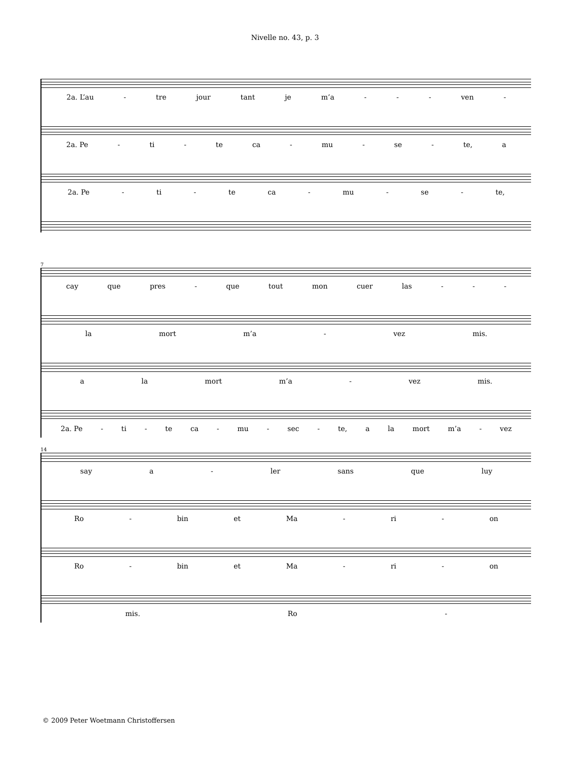Nivelle no. 43, p. 3
2a. L’au - tre jour tant je m’a - - - ven -
2a. Pe - ti - te ca - mu - se - te, a
2a. Pe - ti - te ca - mu - se - te,
7
cay que pres - que tout mon cuer las - - -
la mort m’a - vez mis.
a la mort m’a - vez mis.
2a. Pe - ti - te ca - mu - sec - te, a la mort m’a - vez
14
say a - ler sans que luy
Ro - bin et Ma - ri - on
Ro - bin et Ma - ri - on
mis. Ro -
© 2009 Peter Woetmann Christoffersen